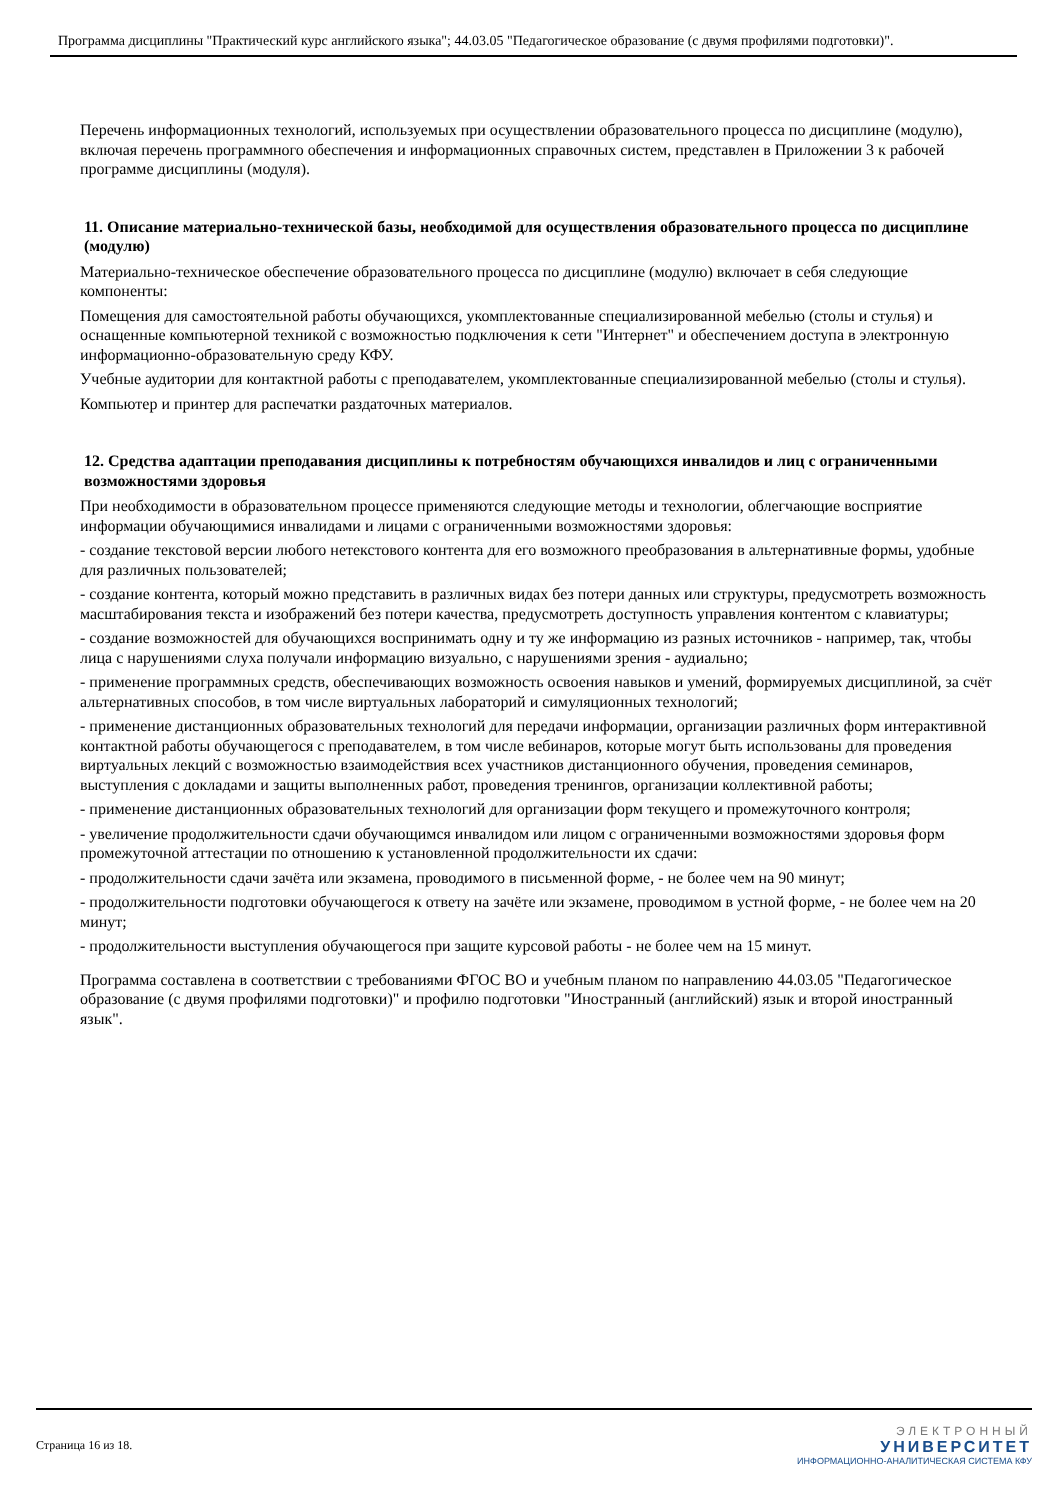Программа дисциплины "Практический курс английского языка"; 44.03.05 "Педагогическое образование (с двумя профилями подготовки)".
Перечень информационных технологий, используемых при осуществлении образовательного процесса по дисциплине (модулю), включая перечень программного обеспечения и информационных справочных систем, представлен в Приложении 3 к рабочей программе дисциплины (модуля).
11. Описание материально-технической базы, необходимой для осуществления образовательного процесса по дисциплине (модулю)
Материально-техническое обеспечение образовательного процесса по дисциплине (модулю) включает в себя следующие компоненты:
Помещения для самостоятельной работы обучающихся, укомплектованные специализированной мебелью (столы и стулья) и оснащенные компьютерной техникой с возможностью подключения к сети "Интернет" и обеспечением доступа в электронную информационно-образовательную среду КФУ.
Учебные аудитории для контактной работы с преподавателем, укомплектованные специализированной мебелью (столы и стулья).
Компьютер и принтер для распечатки раздаточных материалов.
12. Средства адаптации преподавания дисциплины к потребностям обучающихся инвалидов и лиц с ограниченными возможностями здоровья
При необходимости в образовательном процессе применяются следующие методы и технологии, облегчающие восприятие информации обучающимися инвалидами и лицами с ограниченными возможностями здоровья:
- создание текстовой версии любого нетекстового контента для его возможного преобразования в альтернативные формы, удобные для различных пользователей;
- создание контента, который можно представить в различных видах без потери данных или структуры, предусмотреть возможность масштабирования текста и изображений без потери качества, предусмотреть доступность управления контентом с клавиатуры;
- создание возможностей для обучающихся воспринимать одну и ту же информацию из разных источников - например, так, чтобы лица с нарушениями слуха получали информацию визуально, с нарушениями зрения - аудиально;
- применение программных средств, обеспечивающих возможность освоения навыков и умений, формируемых дисциплиной, за счёт альтернативных способов, в том числе виртуальных лабораторий и симуляционных технологий;
- применение дистанционных образовательных технологий для передачи информации, организации различных форм интерактивной контактной работы обучающегося с преподавателем, в том числе вебинаров, которые могут быть использованы для проведения виртуальных лекций с возможностью взаимодействия всех участников дистанционного обучения, проведения семинаров, выступления с докладами и защиты выполненных работ, проведения тренингов, организации коллективной работы;
- применение дистанционных образовательных технологий для организации форм текущего и промежуточного контроля;
- увеличение продолжительности сдачи обучающимся инвалидом или лицом с ограниченными возможностями здоровья форм промежуточной аттестации по отношению к установленной продолжительности их сдачи:
- продолжительности сдачи зачёта или экзамена, проводимого в письменной форме, - не более чем на 90 минут;
- продолжительности подготовки обучающегося к ответу на зачёте или экзамене, проводимом в устной форме, - не более чем на 20 минут;
- продолжительности выступления обучающегося при защите курсовой работы - не более чем на 15 минут.
Программа составлена в соответствии с требованиями ФГОС ВО и учебным планом по направлению 44.03.05 "Педагогическое образование (с двумя профилями подготовки)" и профилю подготовки "Иностранный (английский) язык и второй иностранный язык".
Страница 16 из 18.
ЭЛЕКТРОННЫЙ
УНИВЕРСИТЕТ
ИНФОРМАЦИОННО-АНАЛИТИЧЕСКАЯ СИСТЕМА КФУ